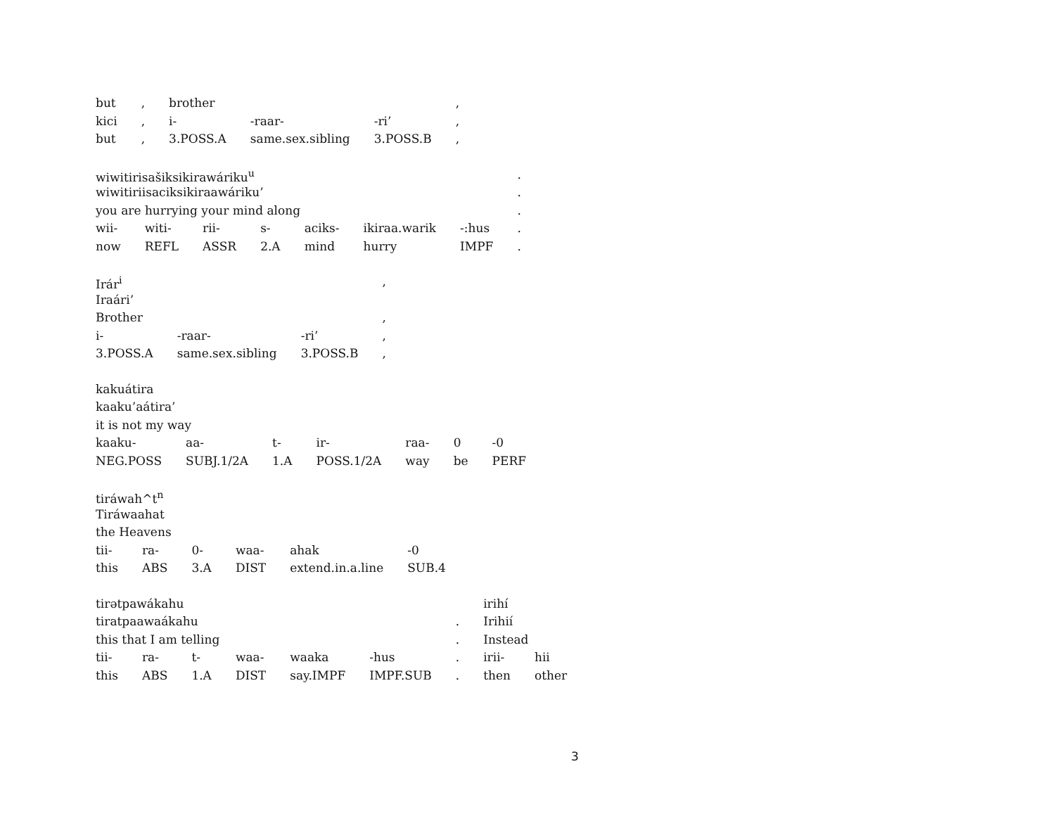| but | , | brother | | | , |
| kici | , | i- | -raar- | -ri’ | , |
| but | , | 3.POSS.A | same.sex.sibling | 3.POSS.B | , |
| wiwitirisašiksikirawáriku<sup>u</sup> | | | | | | | . |
| wiwitiriisaciksikiraawáriku’ | | | | | | | . |
| you are hurrying your mind along | | | | | | | . |
| wii- | witi- | rii- | s- | aciks- | ikiraa.warik | -:hus | . |
| now | REFL | ASSR | 2.A | mind | hurry | IMPF | . |
| Irár<sup>i</sup> | | | , |
| Iraári’ | | | |
| Brother | | | , |
| i- | -raar- | -ri’ | , |
| 3.POSS.A | same.sex.sibling | 3.POSS.B | , |
| kakuátira | | | | | | |
| kaaku’aátira’ | | | | | | |
| it is not my way | | | | | | |
| kaaku- | aa- | t- | ir- | raa- | 0 | -0 |
| NEG.POSS | SUBJ.1/2A | 1.A | POSS.1/2A | way | be | PERF |
| tiráwah^t<sup>n</sup> | | | | | |
| Tiráwaahat | | | | | |
| the Heavens | | | | | |
| tii- | ra- | 0- | waa- | ahak | -0 |
| this | ABS | 3.A | DIST | extend.in.a.line | SUB.4 |
| tirətpawákahu | | | | | | | irihí | |
| tiratpaawaákahu | | | | | | . | Irihií | |
| this that I am telling | | | | | | . | Instead | |
| tii- | ra- | t- | waa- | waaka | -hus | . | irii- | hii |
| this | ABS | 1.A | DIST | say.IMPF | IMPF.SUB | . | then | other |
3